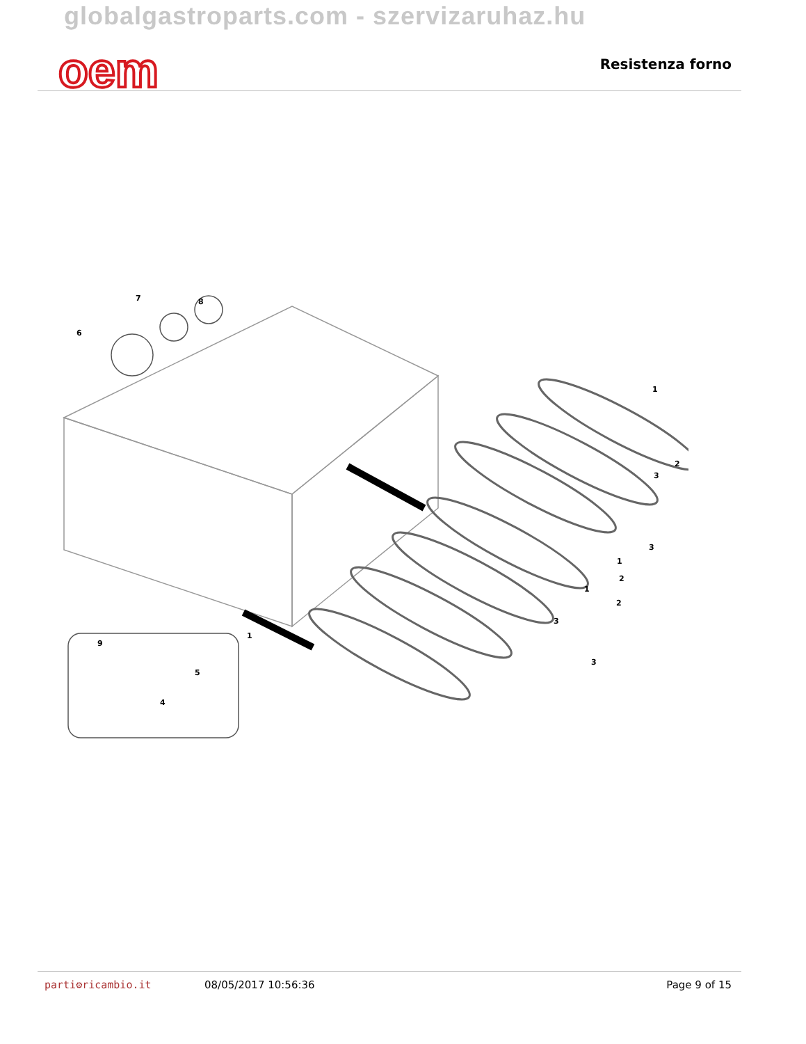globalgastroparts.com - szervizaruhaz.hu
oem Resistenza forno
6
7
8
1
2
3
3
1
2
1
2
3
3
1
9
5
4
parti⚙ricambio.it 08/05/2017 10:56:36 Page 9 of 15